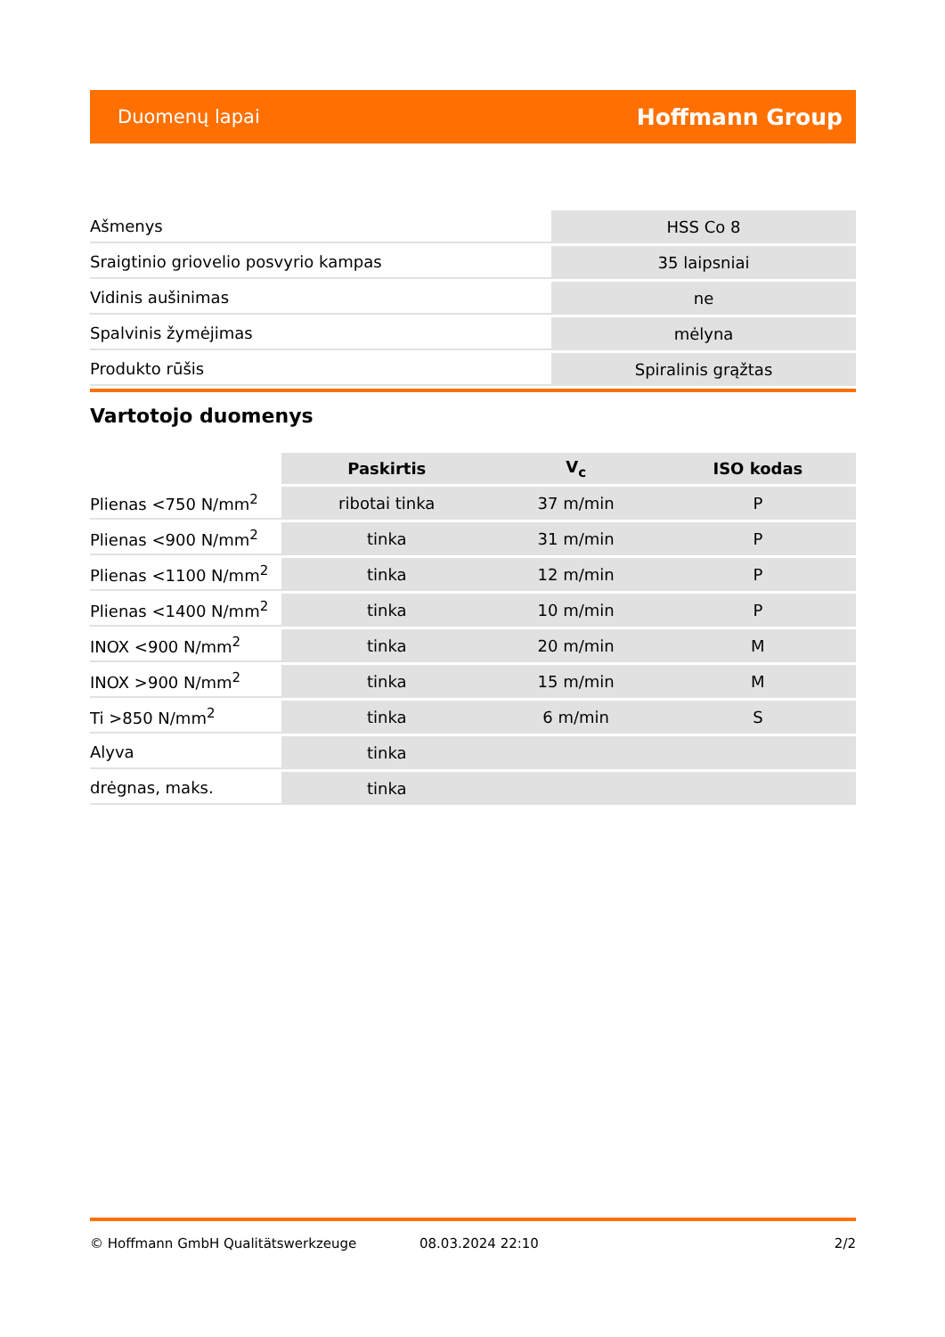Duomenų lapai Hoffmann Group
| Ašmenys | HSS Co 8 |
| Sraigtinio griovelio posvyrio kampas | 35 laipsniai |
| Vidinis aušinimas | ne |
| Spalvinis žymėjimas | mėlyna |
| Produkto rūšis | Spiralinis grąžtas |
Vartotojo duomenys
| | Paskirtis | V<sub>c</sub> | ISO kodas |
| --- | --- | --- | --- |
| Plienas <750 N/mm<sup>2</sup> | ribotai tinka | 37 m/min | P |
| Plienas <900 N/mm<sup>2</sup> | tinka | 31 m/min | P |
| Plienas <1100 N/mm<sup>2</sup> | tinka | 12 m/min | P |
| Plienas <1400 N/mm<sup>2</sup> | tinka | 10 m/min | P |
| INOX <900 N/mm<sup>2</sup> | tinka | 20 m/min | M |
| INOX >900 N/mm<sup>2</sup> | tinka | 15 m/min | M |
| Ti >850 N/mm<sup>2</sup> | tinka | 6 m/min | S |
| Alyva | tinka | | |
| drėgnas, maks. | tinka | | |
© Hoffmann GmbH Qualitätswerkzeuge 08.03.2024 22:10 2/2